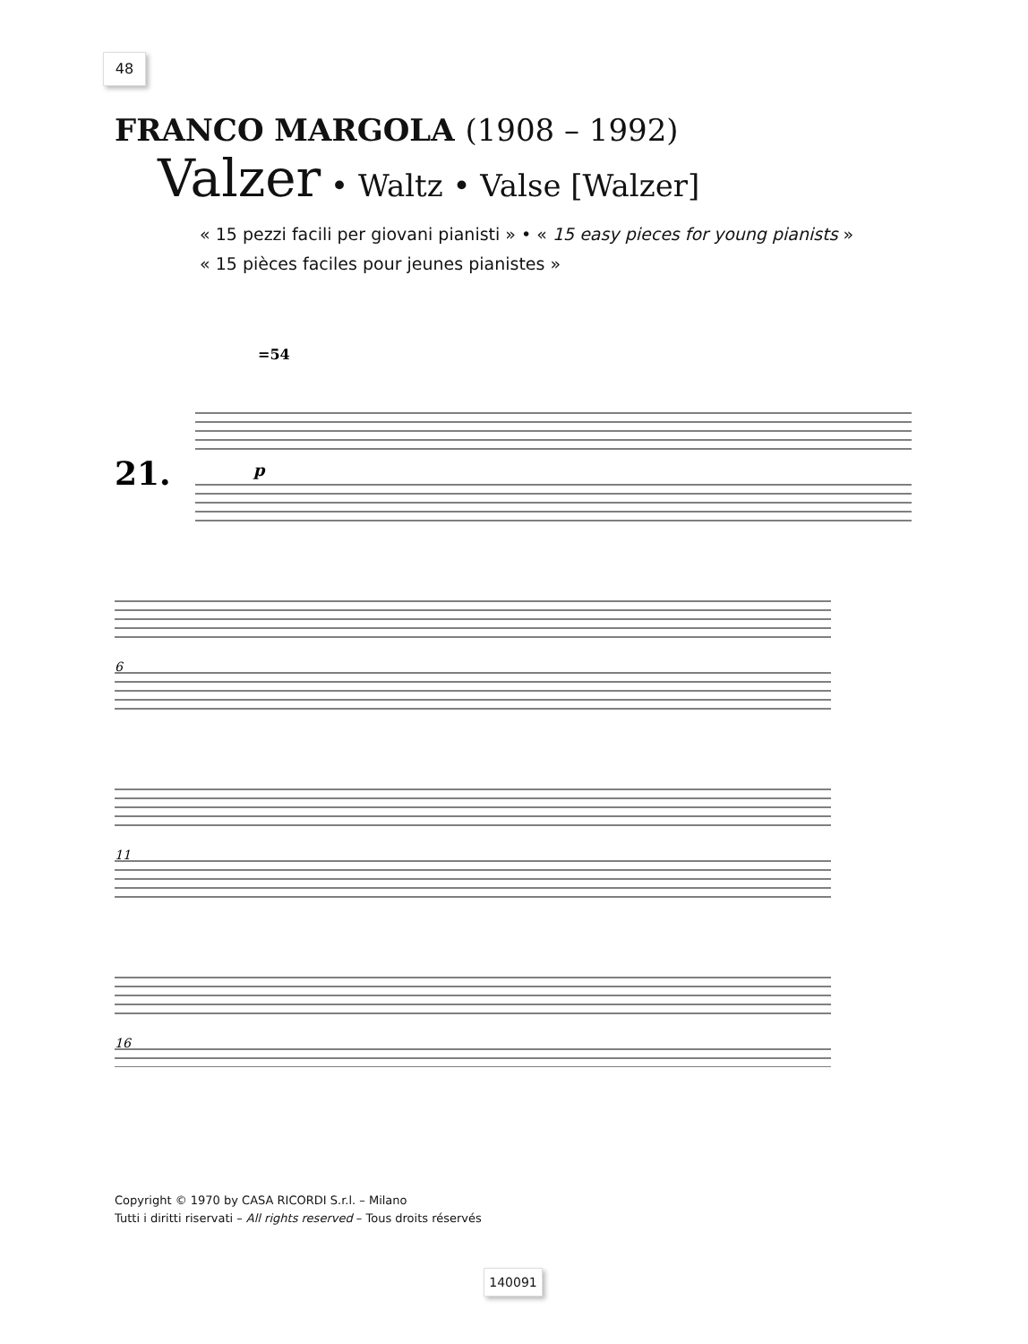48
FRANCO MARGOLA (1908 – 1992)
Valzer • Waltz • Valse [Walzer]
« 15 pezzi facili per giovani pianisti » • « 15 easy pieces for young pianists »
« 15 pièces faciles pour jeunes pianistes »
=54
21.
p
6
11
16
Copyright © 1970 by CASA RICORDI S.r.l. – Milano
Tutti i diritti riservati – All rights reserved – Tous droits réservés
140091